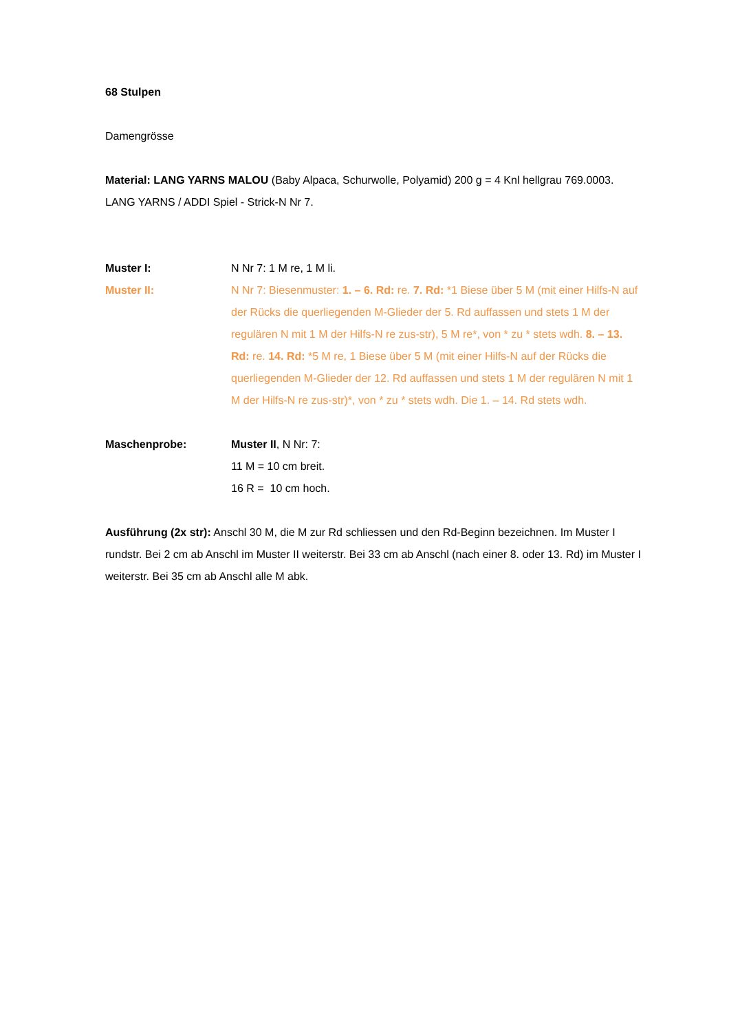68 Stulpen
Damengrösse
Material: LANG YARNS MALOU (Baby Alpaca, Schurwolle, Polyamid) 200 g = 4 Knl hellgrau 769.0003. LANG YARNS / ADDI Spiel - Strick-N Nr 7.
Muster I: N Nr 7: 1 M re, 1 M li.
Muster II: N Nr 7: Biesenmuster: 1. – 6. Rd: re. 7. Rd: *1 Biese über 5 M (mit einer Hilfs-N auf der Rücks die querliegenden M-Glieder der 5. Rd auffassen und stets 1 M der regulären N mit 1 M der Hilfs-N re zus-str), 5 M re*, von * zu * stets wdh. 8. – 13. Rd: re. 14. Rd: *5 M re, 1 Biese über 5 M (mit einer Hilfs-N auf der Rücks die querliegenden M-Glieder der 12. Rd auffassen und stets 1 M der regulären N mit 1 M der Hilfs-N re zus-str)*, von * zu * stets wdh. Die 1. – 14. Rd stets wdh.
Maschenprobe: Muster II, N Nr: 7:
11 M = 10 cm breit.
16 R = 10 cm hoch.
Ausführung (2x str): Anschl 30 M, die M zur Rd schliessen und den Rd-Beginn bezeichnen. Im Muster I rundstr. Bei 2 cm ab Anschl im Muster II weiterstr. Bei 33 cm ab Anschl (nach einer 8. oder 13. Rd) im Muster I weiterstr. Bei 35 cm ab Anschl alle M abk.